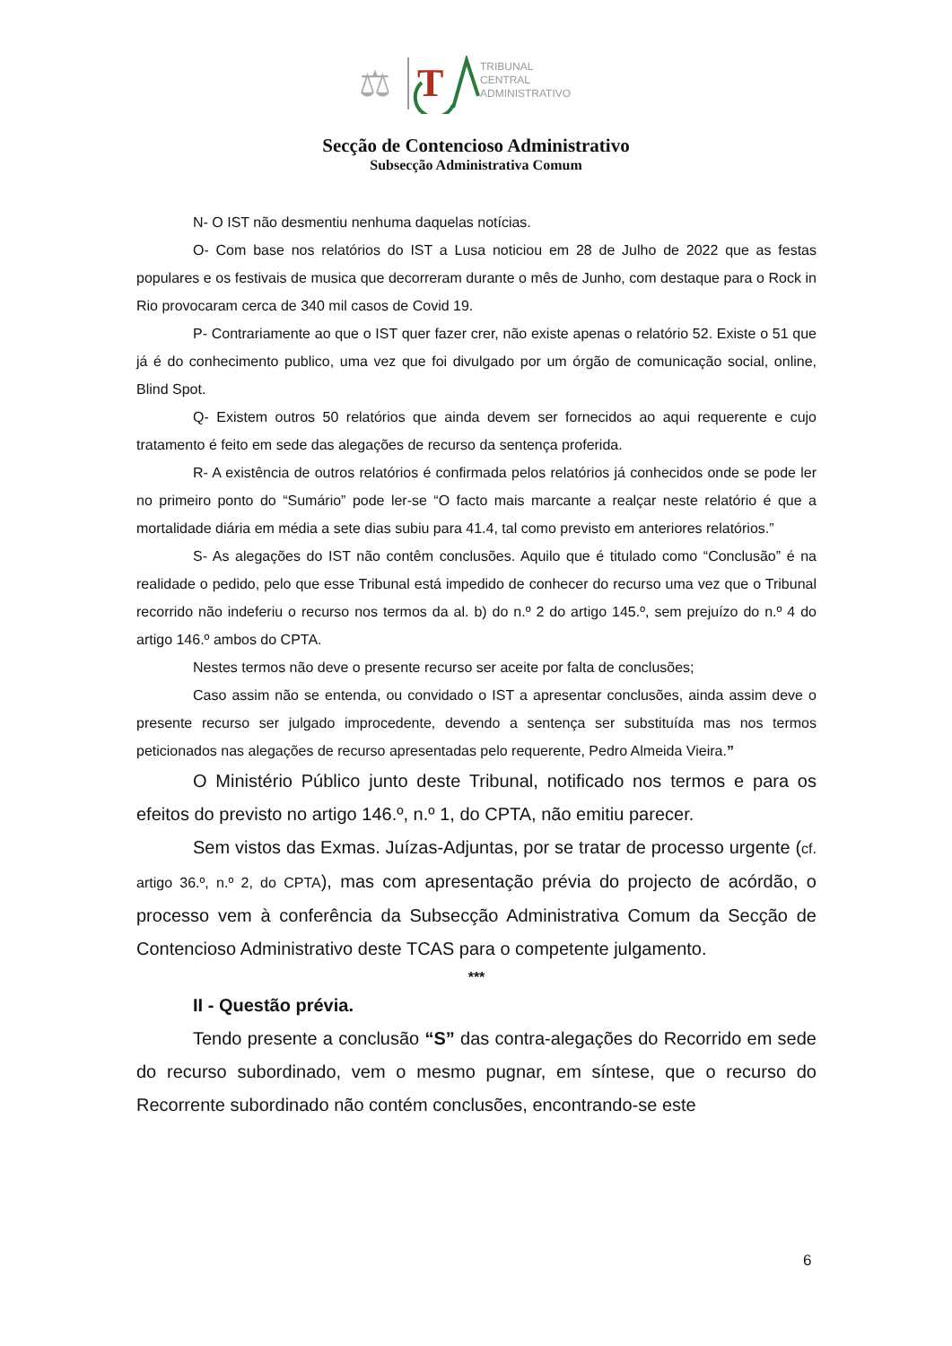⚖
T
TRIBUNAL
CENTRAL
ADMINISTRATIVO
Secção de Contencioso Administrativo
Subsecção Administrativa Comum
N- O IST não desmentiu nenhuma daquelas notícias.
O- Com base nos relatórios do IST a Lusa noticiou em 28 de Julho de 2022 que as festas populares e os festivais de musica que decorreram durante o mês de Junho, com destaque para o Rock in Rio provocaram cerca de 340 mil casos de Covid 19.
P- Contrariamente ao que o IST quer fazer crer, não existe apenas o relatório 52. Existe o 51 que já é do conhecimento publico, uma vez que foi divulgado por um órgão de comunicação social, online, Blind Spot.
Q- Existem outros 50 relatórios que ainda devem ser fornecidos ao aqui requerente e cujo tratamento é feito em sede das alegações de recurso da sentença proferida.
R- A existência de outros relatórios é confirmada pelos relatórios já conhecidos onde se pode ler no primeiro ponto do “Sumário” pode ler-se “O facto mais marcante a realçar neste relatório é que a mortalidade diária em média a sete dias subiu para 41.4, tal como previsto em anteriores relatórios.”
S- As alegações do IST não contêm conclusões. Aquilo que é titulado como “Conclusão” é na realidade o pedido, pelo que esse Tribunal está impedido de conhecer do recurso uma vez que o Tribunal recorrido não indeferiu o recurso nos termos da al. b) do n.º 2 do artigo 145.º, sem prejuízo do n.º 4 do artigo 146.º ambos do CPTA.
Nestes termos não deve o presente recurso ser aceite por falta de conclusões;
Caso assim não se entenda, ou convidado o IST a apresentar conclusões, ainda assim deve o presente recurso ser julgado improcedente, devendo a sentença ser substituída mas nos termos peticionados nas alegações de recurso apresentadas pelo requerente, Pedro Almeida Vieira.”
O Ministério Público junto deste Tribunal, notificado nos termos e para os efeitos do previsto no artigo 146.º, n.º 1, do CPTA, não emitiu parecer.
Sem vistos das Exmas. Juízas-Adjuntas, por se tratar de processo urgente (cf. artigo 36.º, n.º 2, do CPTA), mas com apresentação prévia do projecto de acórdão, o processo vem à conferência da Subsecção Administrativa Comum da Secção de Contencioso Administrativo deste TCAS para o competente julgamento.
***
II - Questão prévia.
Tendo presente a conclusão “S” das contra-alegações do Recorrido em sede do recurso subordinado, vem o mesmo pugnar, em síntese, que o recurso do Recorrente subordinado não contém conclusões, encontrando-se este
6